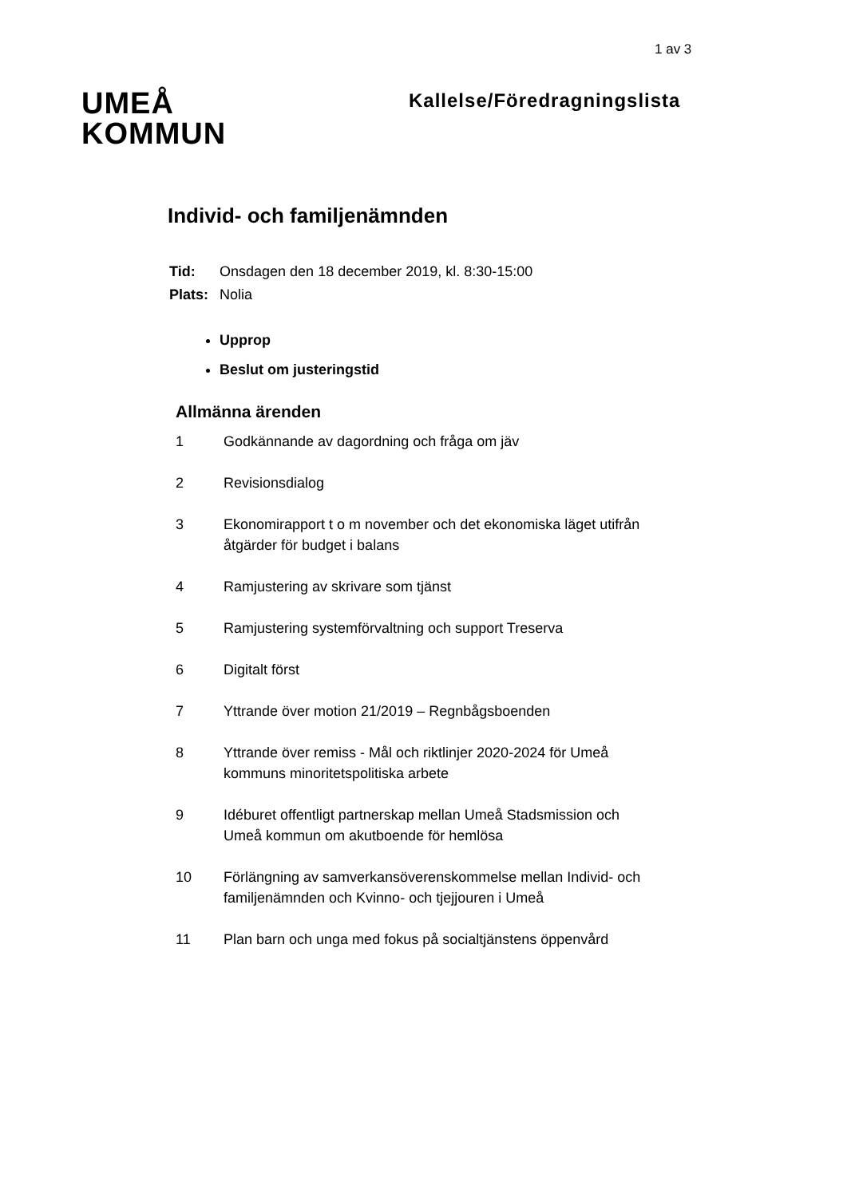1 av 3
UMEÅ
KOMMUN
Kallelse/Föredragningslista
Individ- och familjenämnden
| Tid: | Onsdagen den 18 december 2019, kl. 8:30-15:00 |
| Plats: | Nolia |
Upprop
Beslut om justeringstid
Allmänna ärenden
1 Godkännande av dagordning och fråga om jäv
2 Revisionsdialog
3 Ekonomirapport t o m november och det ekonomiska läget utifrån åtgärder för budget i balans
4 Ramjustering av skrivare som tjänst
5 Ramjustering systemförvaltning och support Treserva
6 Digitalt först
7 Yttrande över motion 21/2019 – Regnbågsboenden
8 Yttrande över remiss - Mål och riktlinjer 2020-2024 för Umeå kommuns minoritetspolitiska arbete
9 Idéburet offentligt partnerskap mellan Umeå Stadsmission och Umeå kommun om akutboende för hemlösa
10 Förlängning av samverkansöverenskommelse mellan Individ- och familjenämnden och Kvinno- och tjejjouren i Umeå
11 Plan barn och unga med fokus på socialtjänstens öppenvård